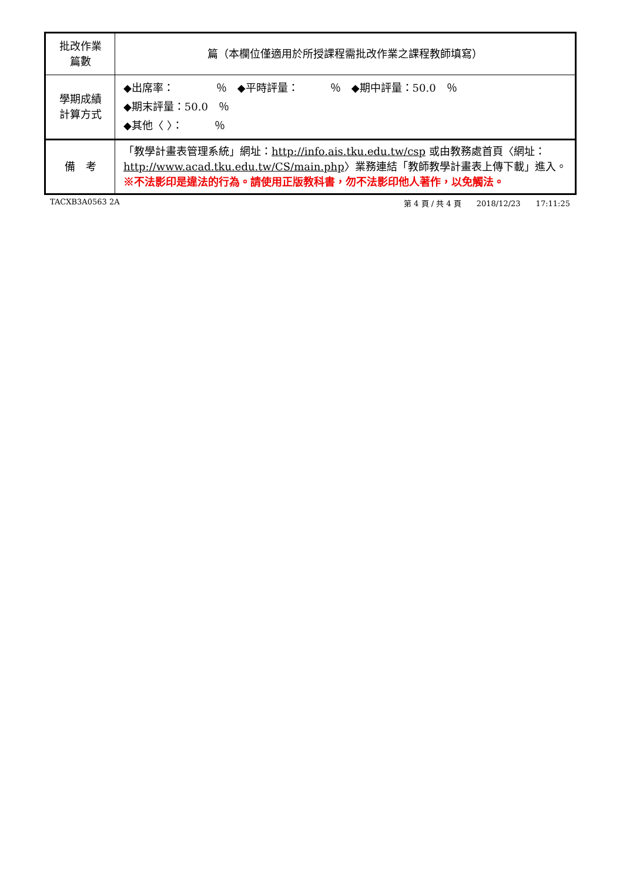| 批改作業 篇數 | 篇（本欄位僅適用於所授課程需批改作業之課程教師填寫） |
| 學期成績 計算方式 | ◆出席率： ％ ◆平時評量： ％ ◆期中評量：50.0 ％ ◆期末評量：50.0 ％ ◆其他〈 〉： ％ |
| 備 考 | 「教學計畫表管理系統」網址： http://info.ais.tku.edu.tw/csp 或由教務處首頁〈網址： http://www.acad.tku.edu.tw/CS/main.php 〉業務連結「教師教學計畫表上傳下載」進入。 ※不法影印是違法的行為。請使用正版教科書，勿不法影印他人著作，以免觸法。 |
TACXB3A0563 2A 第 4 頁 / 共 4 頁　　2018/12/23　　17:11:25